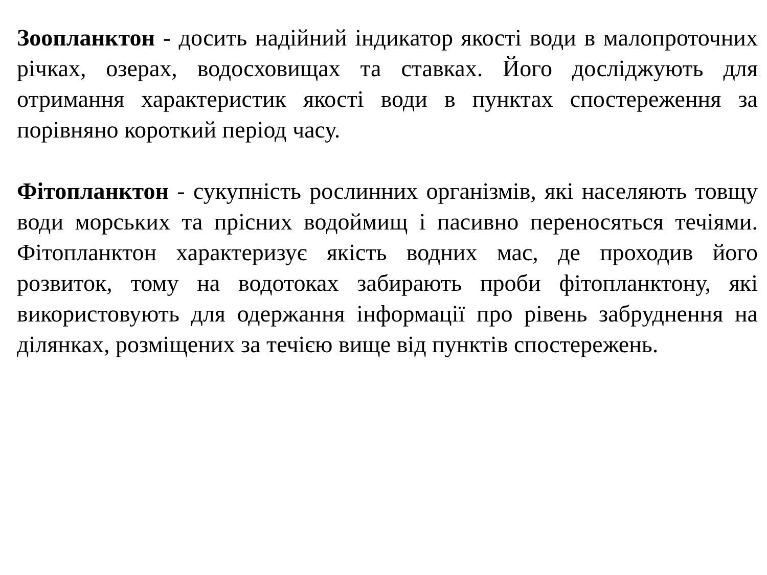Зоопланктон - досить надійний індикатор якості води в малопроточних річках, озерах, водосховищах та ставках. Його досліджують для отримання характеристик якості води в пунктах спостереження за порівняно короткий період часу.
Фітопланктон - сукупність рослинних організмів, які населяють товщу води морських та прісних водоймищ і пасивно переносяться течіями. Фітопланктон характеризує якість водних мас, де проходив його розвиток, тому на водотоках забирають проби фітопланктону, які використовують для одержання інформації про рівень забруднення на ділянках, розміщених за течією вище від пунктів спостережень.